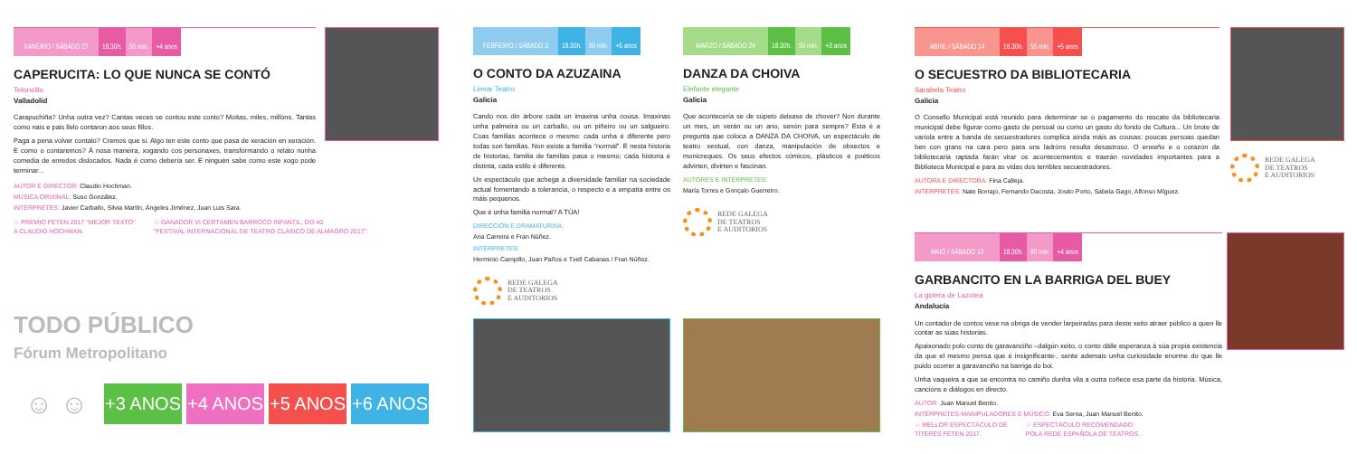XANEIRO / SÁBADO 27
18.30h. 50 min. +4 anos
CAPERUCITA: LO QUE NUNCA SE CONTÓ
Teloncillo
Valladolid
Carapuchiña? Unha outra vez? Cantas veces se contou este conto? Moitas, miles, millóns. Tantas como nais e pais llelo contaron aos seus fillos.
Paga a pena volver contalo? Cremos que si. Algo ten este conto que pasa de xeración en xeración. E como o contaremos? Á nosa maneira, xogando cos personaxes, transformando o relato nunha comedia de enredos dislocados. Nada é como debería ser. E ninguén sabe como este xogo pode terminar...
AUTOR E DIRECTOR: Claudio Hochman.
MÚSICA ORIXINAL: Suso González.
INTÉRPRETES: Javier Carballo, Silvia Martín, Ángeles Jiménez, Juan Luis Sara.
☆ PREMIO FETEN 2017 "MEJOR TEXTO"
A CLAUDIO HOCHMAN.
☆ GANADOR VI CERTÁMEN BARROCO INFANTIL, DO 40
"FESTIVAL INTERNACIONAL DE TEATRO CLÁSICO DE ALMAGRO 2017".
TODO PÚBLICO
Fórum Metropolitano
☺ ☺
+3 ANOS +4 ANOS +5 ANOS +6 ANOS
FEBREIRO / SÁBADO 3
18.30h. 50 min. +6 anos
O CONTO DA AZUZAINA
Limiar Teatro
Galicia
Cando nos din árbore cada un imaxina unha cousa. Imaxinas unha palmeira ou un carballo, ou un piñeiro ou un salgueiro. Coas familias acontece o mesmo: cada unha é diferente pero todas son familias. Non existe a familia "normal". E nesta historia de historias, familia de familias pasa o mesmo; cada historia é distinta, cada estilo é diferente.
Un espectáculo que achega a diversidade familiar na sociedade actual fomentando a tolerancia, o respecto e a empatía entre os máis pequenos.
Que é unha familia normal? A TÚA!
DIRECCIÓN E DRAMATURXIA:
Ana Carreira e Fran Núñez.
INTÉRPRETES:
Herminio Campillo, Juan Paños e Txell Cabanas / Fran Núñez.
REDE GALEGA
DE TEATROS
E AUDITORIOS
MARZO / SÁBADO 24 18.30h. 50 min. +3 anos
DANZA DA CHOIVA
Elefante elegante
Galicia
Que acontecería se de súpeto deixase de chover? Non durante un mes, un verán ou un ano, senón para sempre? Esta é a pregunta que coloca a DANZA DA CHOIVA, un espectáculo de teatro xestual, con danza, manipulación de obxectos e monicreques. Os seus efectos cómicos, plásticos e poéticos advirten, divirten e fascinan.
AUTORES E INTÉRPRETES:
María Torres e Gonçalo Guerreiro.
REDE GALEGA
DE TEATROS
E AUDITORIOS
ABRIL / SÁBADO 14 18.30h. 55 min. +5 anos
O SECUESTRO DA BIBLIOTECARIA
Sarabela Teatro
Galicia
O Consello Municipal está reunido para determinar se o pagamento do rescate da bibliotecaria municipal debe figurar como gasto de persoal ou como un gasto do fondo de Cultura... Un brote de varíola entre a banda de secuestradores complica aínda máis as cousas: poucas persoas quedan ben con grans na cara pero para uns ladróns resulta desastroso. O enxeño e o corazón da bibliotecaria raptada farán virar os acontecementos e traerán novidades importantes para a Biblioteca Municipal e para as vidas dos terribles secuestradores.
AUTORA E DIRECTORA: Fina Calleja.
INTÉRPRETES: Nate Borrajo, Fernando Dacosta, Josito Porto, Sabela Gago, Alfonso Míguez.
REDE GALEGA
DE TEATROS
E AUDITORIOS
MAIO / SÁBADO 12 18.30h. 60 min. +4 anos
GARBANCITO EN LA BARRIGA DEL BUEY
La gotera de Lazotea
Andalucía
Un contador de contos vese na obriga de vender larpeiradas para deste xeito atraer público a quen lle contar as súas historias.
Apaixonado polo conto de garavanciño –dalgún xeito, o conto dálle esperanza á súa propia existencia da que el mesmo pensa que é insignificante-, sente ademais unha curiosidade enorme do que lle puido ocorrer a garavanciño na barriga do boi.
Unha vaqueira a que se encontra no camiño dunha vila a outra coñece esa parte da historia. Música, cancións e diálogos en directo.
AUTOR: Juan Manuel Benito.
INTÉRPRETES-MANIPULADORES E MÚSICO: Eva Serna, Juan Manuel Benito.
☆ MELLOR ESPECTÁCULO DE
TÍTERES FETEN 2017.
☆ ESPECTÁCULO RECOMENDADO
POLA REDE ESPAÑOLA DE TEATROS.